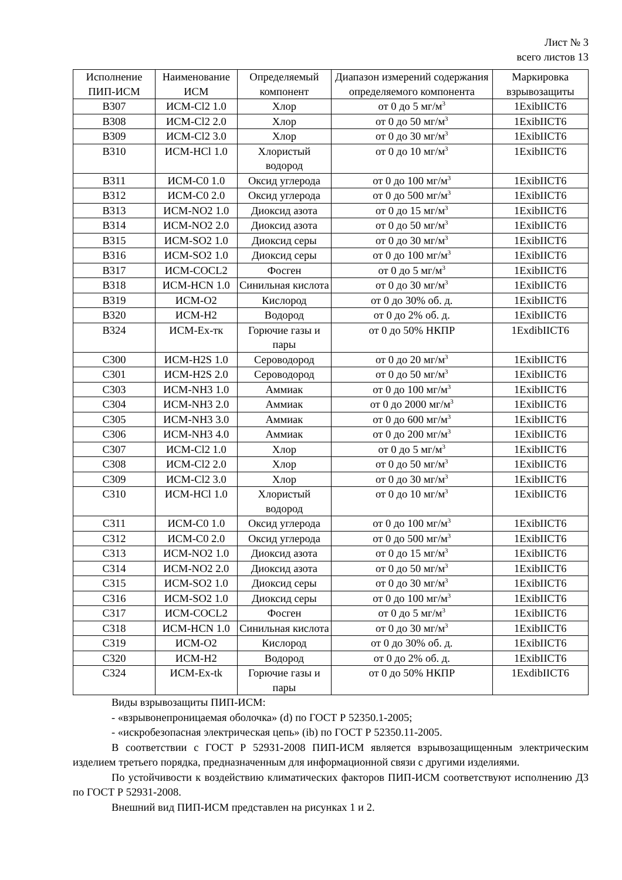Лист № 3
всего листов 13
| Исполнение ПИП-ИСМ | Наименование ИСМ | Определяемый компонент | Диапазон измерений содержания определяемого компонента | Маркировка взрывозащиты |
| --- | --- | --- | --- | --- |
| B307 | ИСМ-Cl2 1.0 | Хлор | от 0 до 5 мг/м<sup>3</sup> | 1ExibIICT6 |
| B308 | ИСМ-Cl2 2.0 | Хлор | от 0 до 50 мг/м<sup>3</sup> | 1ExibIICT6 |
| B309 | ИСМ-Cl2 3.0 | Хлор | от 0 до 30 мг/м<sup>3</sup> | 1ExibIICT6 |
| B310 | ИСМ-HCl 1.0 | Хлористый водород | от 0 до 10 мг/м<sup>3</sup> | 1ExibIICT6 |
| B311 | ИСМ-C0 1.0 | Оксид углерода | от 0 до 100 мг/м<sup>3</sup> | 1ExibIICT6 |
| B312 | ИСМ-C0 2.0 | Оксид углерода | от 0 до 500 мг/м<sup>3</sup> | 1ExibIICT6 |
| B313 | ИСМ-NO2 1.0 | Диоксид азота | от 0 до 15 мг/м<sup>3</sup> | 1ExibIICT6 |
| B314 | ИСМ-NO2 2.0 | Диоксид азота | от 0 до 50 мг/м<sup>3</sup> | 1ExibIICT6 |
| B315 | ИСМ-SO2 1.0 | Диоксид серы | от 0 до 30 мг/м<sup>3</sup> | 1ExibIICT6 |
| B316 | ИСМ-SO2 1.0 | Диоксид серы | от 0 до 100 мг/м<sup>3</sup> | 1ExibIICT6 |
| B317 | ИСМ-COCL2 | Фосген | от 0 до 5 мг/м<sup>3</sup> | 1ExibIICT6 |
| B318 | ИСМ-HCN 1.0 | Синильная кислота | от 0 до 30 мг/м<sup>3</sup> | 1ExibIICT6 |
| B319 | ИСМ-O2 | Кислород | от 0 до 30% об. д. | 1ExibIICT6 |
| B320 | ИСМ-H2 | Водород | от 0 до 2% об. д. | 1ExibIICT6 |
| B324 | ИСМ-Ex-тк | Горючие газы и пары | от 0 до 50% НКПР | 1ExdibIICT6 |
| C300 | ИСМ-H2S 1.0 | Сероводород | от 0 до 20 мг/м<sup>3</sup> | 1ExibIICT6 |
| C301 | ИСМ-H2S 2.0 | Сероводород | от 0 до 50 мг/м<sup>3</sup> | 1ExibIICT6 |
| C303 | ИСМ-NH3 1.0 | Аммиак | от 0 до 100 мг/м<sup>3</sup> | 1ExibIICT6 |
| C304 | ИСМ-NH3 2.0 | Аммиак | от 0 до 2000 мг/м<sup>3</sup> | 1ExibIICT6 |
| C305 | ИСМ-NH3 3.0 | Аммиак | от 0 до 600 мг/м<sup>3</sup> | 1ExibIICT6 |
| C306 | ИСМ-NH3 4.0 | Аммиак | от 0 до 200 мг/м<sup>3</sup> | 1ExibIICT6 |
| C307 | ИСМ-Cl2 1.0 | Хлор | от 0 до 5 мг/м<sup>3</sup> | 1ExibIICT6 |
| C308 | ИСМ-Cl2 2.0 | Хлор | от 0 до 50 мг/м<sup>3</sup> | 1ExibIICT6 |
| C309 | ИСМ-Cl2 3.0 | Хлор | от 0 до 30 мг/м<sup>3</sup> | 1ExibIICT6 |
| C310 | ИСМ-HCl 1.0 | Хлористый водород | от 0 до 10 мг/м<sup>3</sup> | 1ExibIICT6 |
| C311 | ИСМ-C0 1.0 | Оксид углерода | от 0 до 100 мг/м<sup>3</sup> | 1ExibIICT6 |
| C312 | ИСМ-C0 2.0 | Оксид углерода | от 0 до 500 мг/м<sup>3</sup> | 1ExibIICT6 |
| C313 | ИСМ-NO2 1.0 | Диоксид азота | от 0 до 15 мг/м<sup>3</sup> | 1ExibIICT6 |
| C314 | ИСМ-NO2 2.0 | Диоксид азота | от 0 до 50 мг/м<sup>3</sup> | 1ExibIICT6 |
| C315 | ИСМ-SO2 1.0 | Диоксид серы | от 0 до 30 мг/м<sup>3</sup> | 1ExibIICT6 |
| C316 | ИСМ-SO2 1.0 | Диоксид серы | от 0 до 100 мг/м<sup>3</sup> | 1ExibIICT6 |
| C317 | ИСМ-COCL2 | Фосген | от 0 до 5 мг/м<sup>3</sup> | 1ExibIICT6 |
| C318 | ИСМ-HCN 1.0 | Синильная кислота | от 0 до 30 мг/м<sup>3</sup> | 1ExibIICT6 |
| C319 | ИСМ-O2 | Кислород | от 0 до 30% об. д. | 1ExibIICT6 |
| C320 | ИСМ-H2 | Водород | от 0 до 2% об. д. | 1ExibIICT6 |
| C324 | ИСМ-Ex-tk | Горючие газы и пары | от 0 до 50% НКПР | 1ExdibIICT6 |
Виды взрывозащиты ПИП-ИСМ:
- «взрывонепроницаемая оболочка» (d) по ГОСТ Р 52350.1-2005;
- «искробезопасная электрическая цепь» (ib) по ГОСТ Р 52350.11-2005.
В соответствии с ГОСТ Р 52931-2008 ПИП-ИСМ является взрывозащищенным электрическим изделием третьего порядка, предназначенным для информационной связи с другими изделиями.
По устойчивости к воздействию климатических факторов ПИП-ИСМ соответствуют исполнению Д3 по ГОСТ Р 52931-2008.
Внешний вид ПИП-ИСМ представлен на рисунках 1 и 2.